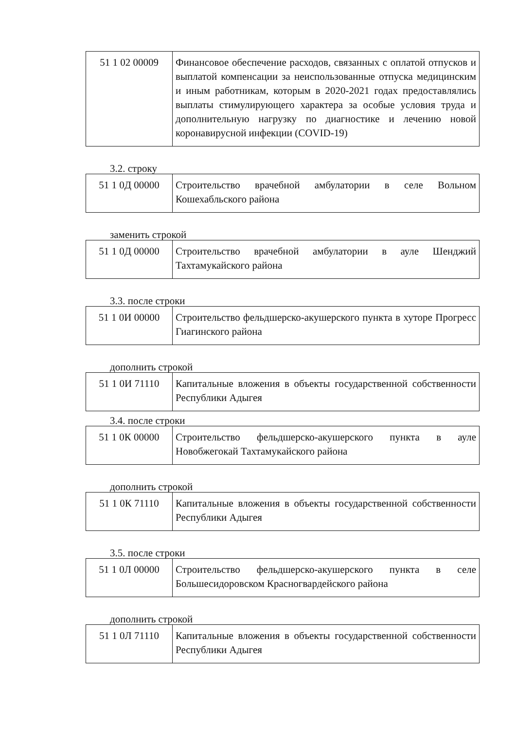| 51 1 02 00009 | Финансовое обеспечение расходов, связанных с оплатой отпусков и выплатой компенсации за неиспользованные отпуска медицинским и иным работникам, которым в 2020-2021 годах предоставлялись выплаты стимулирующего характера за особые условия труда и дополнительную нагрузку по диагностике и лечению новой коронавирусной инфекции (COVID-19) |
3.2. строку
| 51 1 0Д 00000 | Строительство врачебной амбулатории в селе Вольном Кошехабльского района |
заменить строкой
| 51 1 0Д 00000 | Строительство врачебной амбулатории в ауле Шенджий Тахтамукайского района |
3.3. после строки
| 51 1 0И 00000 | Строительство фельдшерско-акушерского пункта в хуторе Прогресс Гиагинского района |
дополнить строкой
| 51 1 0И 71110 | Капитальные вложения в объекты государственной собственности Республики Адыгея |
3.4. после строки
| 51 1 0К 00000 | Строительство фельдшерско-акушерского пункта в ауле Новобжегокай Тахтамукайского района |
дополнить строкой
| 51 1 0К 71110 | Капитальные вложения в объекты государственной собственности Республики Адыгея |
3.5. после строки
| 51 1 0Л 00000 | Строительство фельдшерско-акушерского пункта в селе Большесидоровском Красногвардейского района |
дополнить строкой
| 51 1 0Л 71110 | Капитальные вложения в объекты государственной собственности Республики Адыгея |